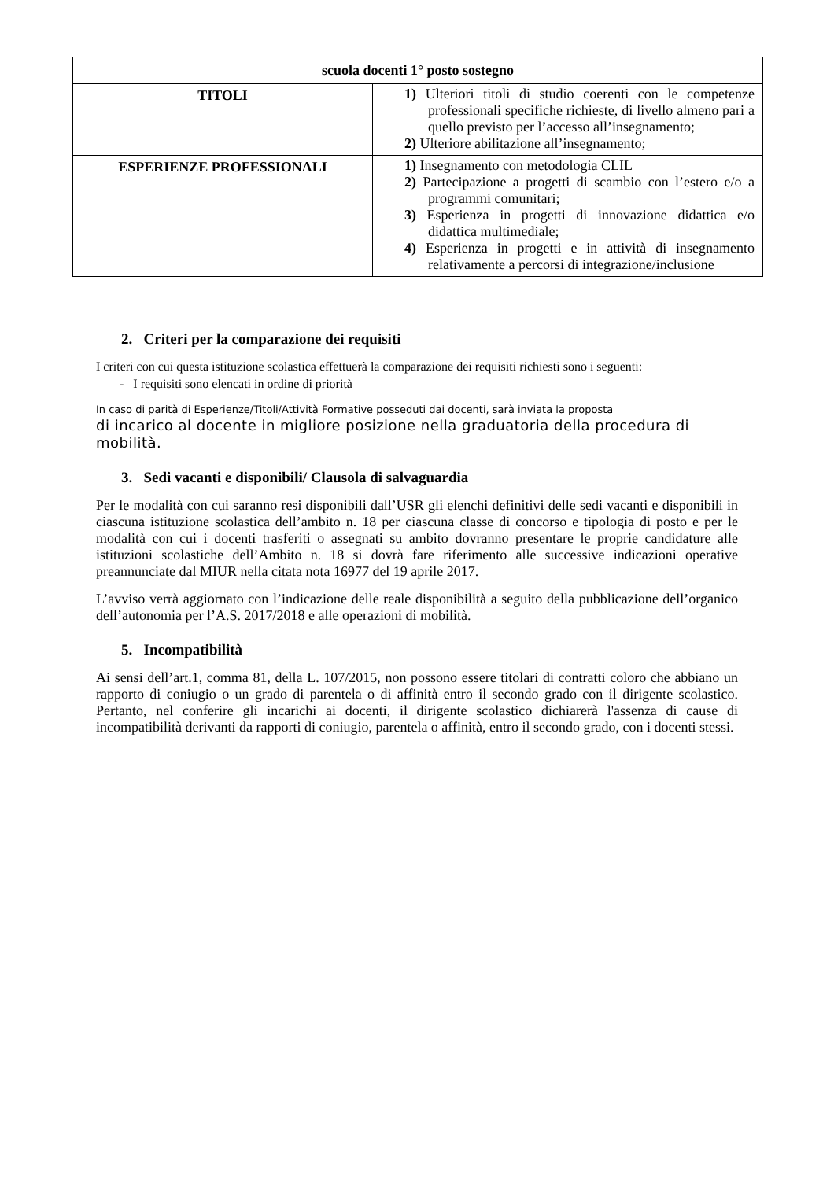| scuola docenti 1° posto sostegno | |
| --- | --- |
| TITOLI | 1) Ulteriori titoli di studio coerenti con le competenze professionali specifiche richieste, di livello almeno pari a quello previsto per l’accesso all’insegnamento; 2) Ulteriore abilitazione all’insegnamento; |
| ESPERIENZE PROFESSIONALI | 1) Insegnamento con metodologia CLIL 2) Partecipazione a progetti di scambio con l’estero e/o a programmi comunitari; 3) Esperienza in progetti di innovazione didattica e/o didattica multimediale; 4) Esperienza in progetti e in attività di insegnamento relativamente a percorsi di integrazione/inclusione |
2. Criteri per la comparazione dei requisiti
I criteri con cui questa istituzione scolastica effettuerà la comparazione dei requisiti richiesti sono i seguenti:
- I requisiti sono elencati in ordine di priorità
In caso di parità di Esperienze/Titoli/Attività Formative posseduti dai docenti, sarà inviata la proposta
di incarico al docente in migliore posizione nella graduatoria della procedura di mobilità.
3. Sedi vacanti e disponibili/ Clausola di salvaguardia
Per le modalità con cui saranno resi disponibili dall’USR gli elenchi definitivi delle sedi vacanti e disponibili in ciascuna istituzione scolastica dell’ambito n. 18 per ciascuna classe di concorso e tipologia di posto e per le modalità con cui i docenti trasferiti o assegnati su ambito dovranno presentare le proprie candidature alle istituzioni scolastiche dell’Ambito n. 18 si dovrà fare riferimento alle successive indicazioni operative preannunciate dal MIUR nella citata nota 16977 del 19 aprile 2017.
L’avviso verrà aggiornato con l’indicazione delle reale disponibilità a seguito della pubblicazione dell’organico dell’autonomia per l’A.S. 2017/2018 e alle operazioni di mobilità.
5. Incompatibilità
Ai sensi dell’art.1, comma 81, della L. 107/2015, non possono essere titolari di contratti coloro che abbiano un rapporto di coniugio o un grado di parentela o di affinità entro il secondo grado con il dirigente scolastico. Pertanto, nel conferire gli incarichi ai docenti, il dirigente scolastico dichiarerà l'assenza di cause di incompatibilità derivanti da rapporti di coniugio, parentela o affinità, entro il secondo grado, con i docenti stessi.